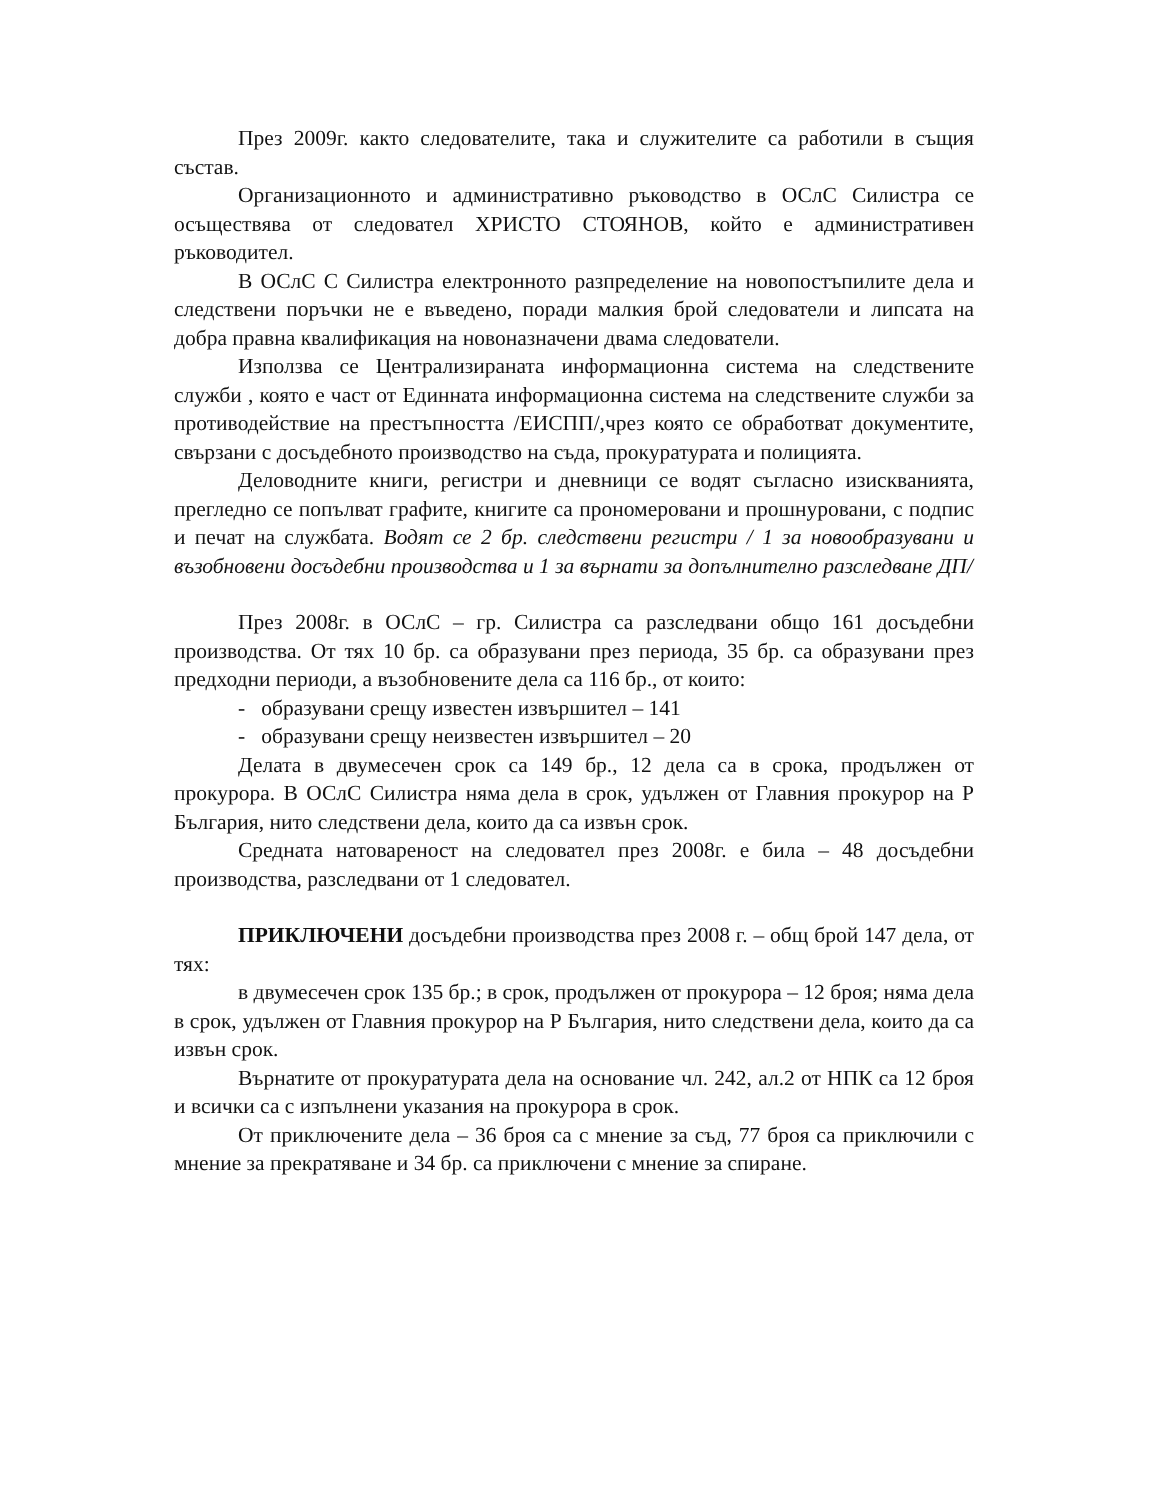През 2009г. както следователите, така и служителите са работили в същия състав.
Организационното и административно ръководство в ОСлС Силистра се осъществява от следовател ХРИСТО СТОЯНОВ, който е административен ръководител.
В ОСлС С Силистра електронното разпределение на новопостъпилите дела и следствени поръчки не е въведено, поради малкия брой следователи и липсата на добра правна квалификация на новоназначени двама следователи.
Използва се Централизираната информационна система на следствените служби , която е част от Единната информационна система на следствените служби за противодействие на престъпността /ЕИСПП/,чрез която се обработват документите, свързани с досъдебното производство на съда, прокуратурата и полицията.
Деловодните книги, регистри и дневници се водят съгласно изискванията, прегледно се попълват графите, книгите са прономеровани и прошнуровани, с подпис и печат на службата. Водят се 2 бр. следствени регистри / 1 за новообразувани и възобновени досъдебни производства и 1 за върнати за допълнително разследване ДП/
През 2008г. в ОСлС – гр. Силистра са разследвани общо 161 досъдебни производства. От тях 10 бр. са образувани през периода, 35 бр. са образувани през предходни периоди, а възобновените дела са 116 бр., от които:
- образувани срещу известен извършител – 141
- образувани срещу неизвестен извършител – 20
Делата в двумесечен срок са 149 бр., 12 дела са в срока, продължен от прокурора. В ОСлС Силистра няма дела в срок, удължен от Главния прокурор на Р България, нито следствени дела, които да са извън срок.
Средната натовареност на следовател през 2008г. е била – 48 досъдебни производства, разследвани от 1 следовател.
ПРИКЛЮЧЕНИ досъдебни производства през 2008 г. – общ брой 147 дела, от тях:
в двумесечен срок 135 бр.; в срок, продължен от прокурора – 12 броя; няма дела в срок, удължен от Главния прокурор на Р България, нито следствени дела, които да са извън срок.
Върнатите от прокуратурата дела на основание чл. 242, ал.2 от НПК са 12 броя и всички са с изпълнени указания на прокурора в срок.
От приключените дела – 36 броя са с мнение за съд, 77 броя са приключили с мнение за прекратяване и 34 бр. са приключени с мнение за спиране.